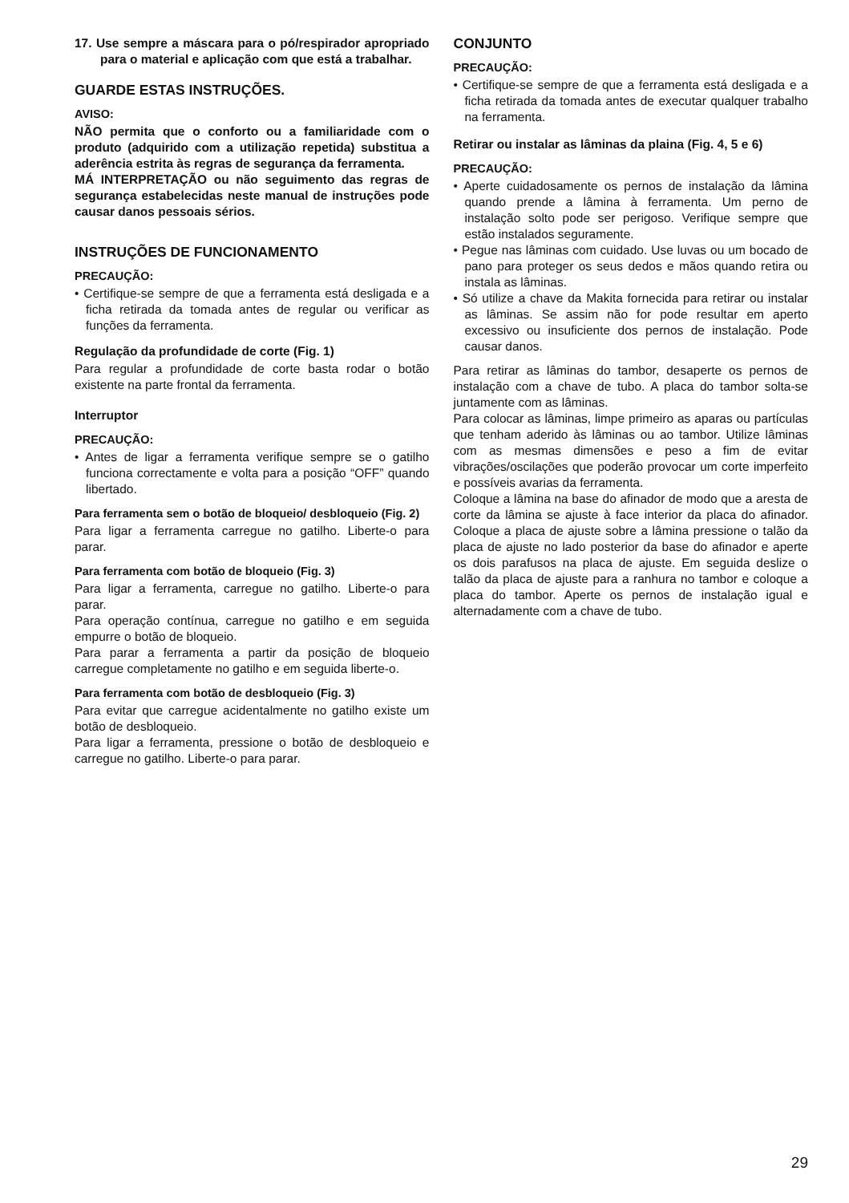17. Use sempre a máscara para o pó/respirador apropriado para o material e aplicação com que está a trabalhar.
GUARDE ESTAS INSTRUÇÕES.
AVISO:
NÃO permita que o conforto ou a familiaridade com o produto (adquirido com a utilização repetida) substitua a aderência estrita às regras de segurança da ferramenta.
MÁ INTERPRETAÇÃO ou não seguimento das regras de segurança estabelecidas neste manual de instruções pode causar danos pessoais sérios.
INSTRUÇÕES DE FUNCIONAMENTO
PRECAUÇÃO:
• Certifique-se sempre de que a ferramenta está desligada e a ficha retirada da tomada antes de regular ou verificar as funções da ferramenta.
Regulação da profundidade de corte (Fig. 1)
Para regular a profundidade de corte basta rodar o botão existente na parte frontal da ferramenta.
Interruptor
PRECAUÇÃO:
• Antes de ligar a ferramenta verifique sempre se o gatilho funciona correctamente e volta para a posição “OFF” quando libertado.
Para ferramenta sem o botão de bloqueio/ desbloqueio (Fig. 2)
Para ligar a ferramenta carregue no gatilho. Liberte-o para parar.
Para ferramenta com botão de bloqueio (Fig. 3)
Para ligar a ferramenta, carregue no gatilho. Liberte-o para parar.
Para operação contínua, carregue no gatilho e em seguida empurre o botão de bloqueio.
Para parar a ferramenta a partir da posição de bloqueio carregue completamente no gatilho e em seguida liberte-o.
Para ferramenta com botão de desbloqueio (Fig. 3)
Para evitar que carregue acidentalmente no gatilho existe um botão de desbloqueio.
Para ligar a ferramenta, pressione o botão de desbloqueio e carregue no gatilho. Liberte-o para parar.
CONJUNTO
PRECAUÇÃO:
• Certifique-se sempre de que a ferramenta está desligada e a ficha retirada da tomada antes de executar qualquer trabalho na ferramenta.
Retirar ou instalar as lâminas da plaina (Fig. 4, 5 e 6)
PRECAUÇÃO:
• Aperte cuidadosamente os pernos de instalação da lâmina quando prende a lâmina à ferramenta. Um perno de instalação solto pode ser perigoso. Verifique sempre que estão instalados seguramente.
• Pegue nas lâminas com cuidado. Use luvas ou um bocado de pano para proteger os seus dedos e mãos quando retira ou instala as lâminas.
• Só utilize a chave da Makita fornecida para retirar ou instalar as lâminas. Se assim não for pode resultar em aperto excessivo ou insuficiente dos pernos de instalação. Pode causar danos.
Para retirar as lâminas do tambor, desaperte os pernos de instalação com a chave de tubo. A placa do tambor solta-se juntamente com as lâminas.
Para colocar as lâminas, limpe primeiro as aparas ou partículas que tenham aderido às lâminas ou ao tambor. Utilize lâminas com as mesmas dimensões e peso a fim de evitar vibrações/oscilações que poderão provocar um corte imperfeito e possíveis avarias da ferramenta.
Coloque a lâmina na base do afinador de modo que a aresta de corte da lâmina se ajuste à face interior da placa do afinador. Coloque a placa de ajuste sobre a lâmina pressione o talão da placa de ajuste no lado posterior da base do afinador e aperte os dois parafusos na placa de ajuste. Em seguida deslize o talão da placa de ajuste para a ranhura no tambor e coloque a placa do tambor. Aperte os pernos de instalação igual e alternadamente com a chave de tubo.
29